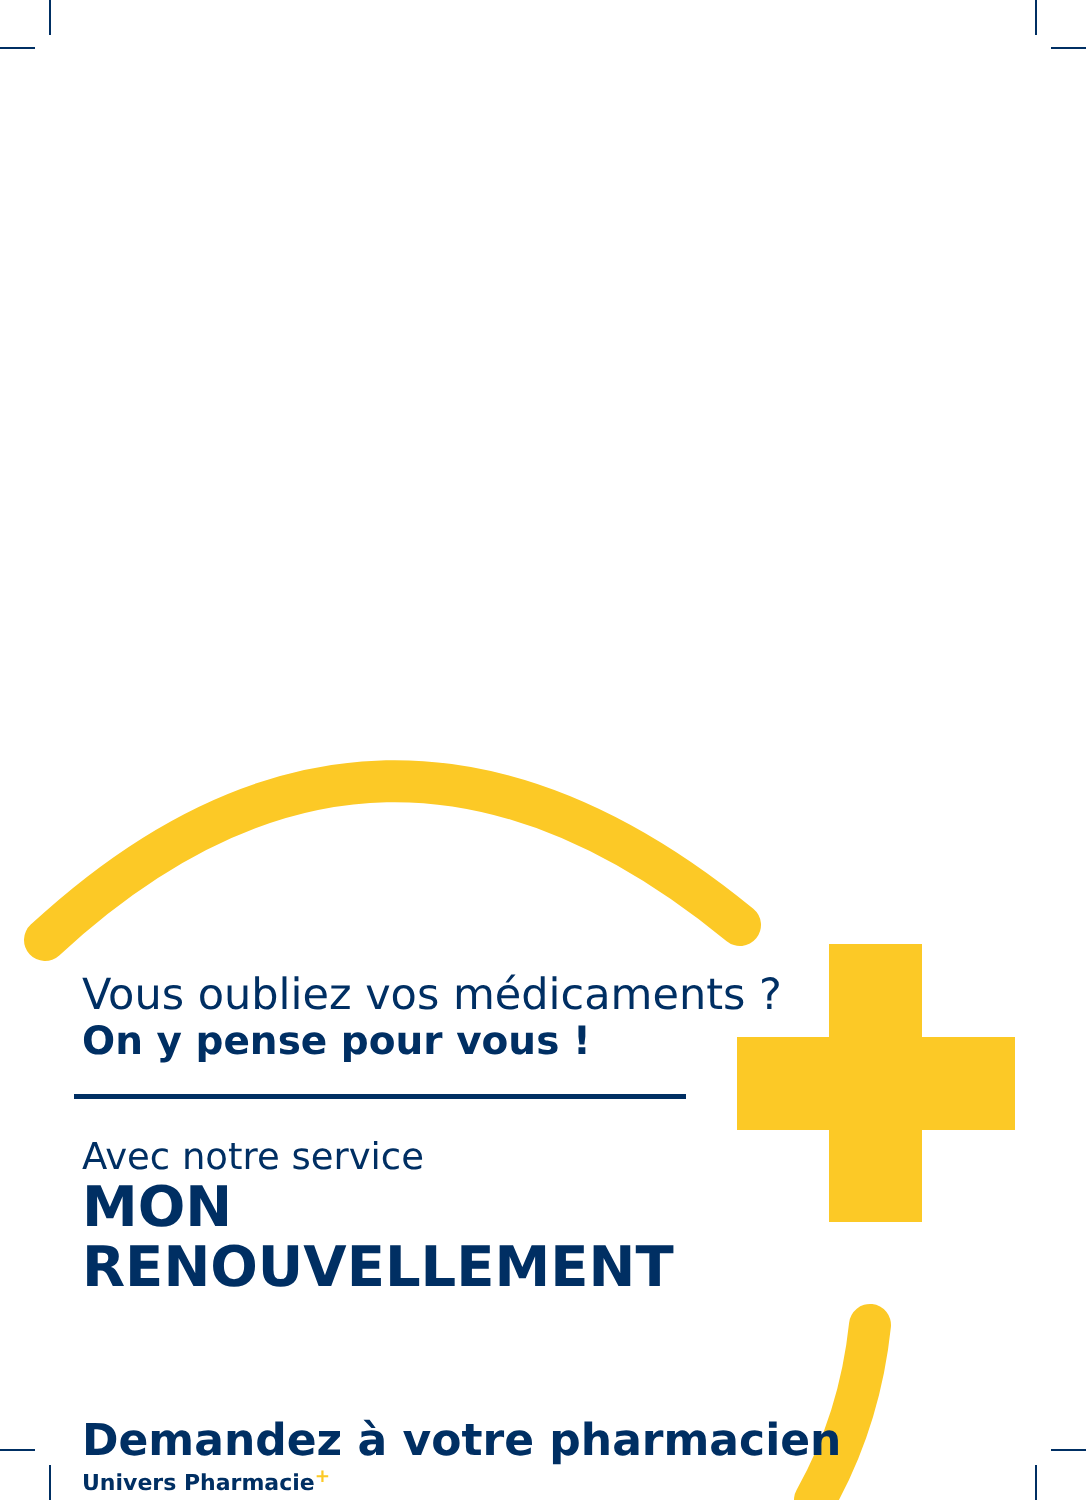Vous oubliez vos médicaments ?
On y pense pour vous !
Avec notre service
MON RENOUVELLEMENT
Demandez à votre pharmacien
Univers Pharmacie<sup>+</sup>